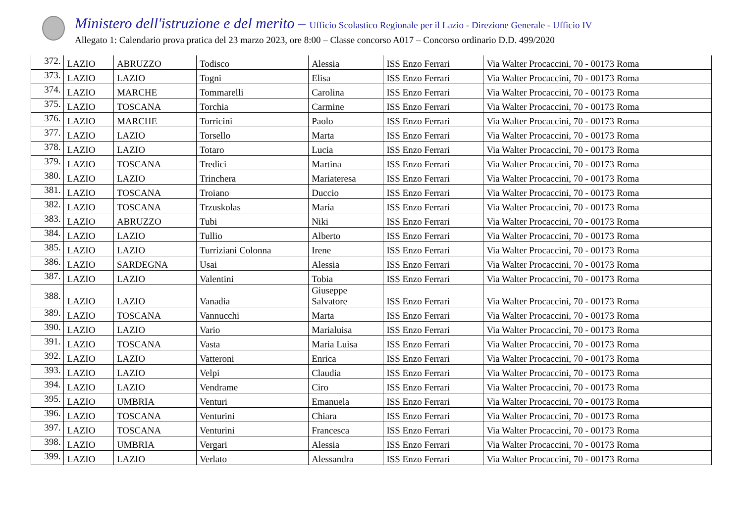Ministero dell'istruzione e del merito – Ufficio Scolastico Regionale per il Lazio - Direzione Generale - Ufficio IV
Allegato 1: Calendario prova pratica del 23 marzo 2023, ore 8:00 – Classe concorso A017 – Concorso ordinario D.D. 499/2020
| 372. | LAZIO | ABRUZZO | Todisco | Alessia | ISS Enzo Ferrari | Via Walter Procaccini, 70 - 00173 Roma |
| 373. | LAZIO | LAZIO | Togni | Elisa | ISS Enzo Ferrari | Via Walter Procaccini, 70 - 00173 Roma |
| 374. | LAZIO | MARCHE | Tommarelli | Carolina | ISS Enzo Ferrari | Via Walter Procaccini, 70 - 00173 Roma |
| 375. | LAZIO | TOSCANA | Torchia | Carmine | ISS Enzo Ferrari | Via Walter Procaccini, 70 - 00173 Roma |
| 376. | LAZIO | MARCHE | Torricini | Paolo | ISS Enzo Ferrari | Via Walter Procaccini, 70 - 00173 Roma |
| 377. | LAZIO | LAZIO | Torsello | Marta | ISS Enzo Ferrari | Via Walter Procaccini, 70 - 00173 Roma |
| 378. | LAZIO | LAZIO | Totaro | Lucia | ISS Enzo Ferrari | Via Walter Procaccini, 70 - 00173 Roma |
| 379. | LAZIO | TOSCANA | Tredici | Martina | ISS Enzo Ferrari | Via Walter Procaccini, 70 - 00173 Roma |
| 380. | LAZIO | LAZIO | Trinchera | Mariateresa | ISS Enzo Ferrari | Via Walter Procaccini, 70 - 00173 Roma |
| 381. | LAZIO | TOSCANA | Troiano | Duccio | ISS Enzo Ferrari | Via Walter Procaccini, 70 - 00173 Roma |
| 382. | LAZIO | TOSCANA | Trzuskolas | Maria | ISS Enzo Ferrari | Via Walter Procaccini, 70 - 00173 Roma |
| 383. | LAZIO | ABRUZZO | Tubi | Niki | ISS Enzo Ferrari | Via Walter Procaccini, 70 - 00173 Roma |
| 384. | LAZIO | LAZIO | Tullio | Alberto | ISS Enzo Ferrari | Via Walter Procaccini, 70 - 00173 Roma |
| 385. | LAZIO | LAZIO | Turriziani Colonna | Irene | ISS Enzo Ferrari | Via Walter Procaccini, 70 - 00173 Roma |
| 386. | LAZIO | SARDEGNA | Usai | Alessia | ISS Enzo Ferrari | Via Walter Procaccini, 70 - 00173 Roma |
| 387. | LAZIO | LAZIO | Valentini | Tobia | ISS Enzo Ferrari | Via Walter Procaccini, 70 - 00173 Roma |
| 388. | LAZIO | LAZIO | Vanadia | Giuseppe Salvatore | ISS Enzo Ferrari | Via Walter Procaccini, 70 - 00173 Roma |
| 389. | LAZIO | TOSCANA | Vannucchi | Marta | ISS Enzo Ferrari | Via Walter Procaccini, 70 - 00173 Roma |
| 390. | LAZIO | LAZIO | Vario | Marialuisa | ISS Enzo Ferrari | Via Walter Procaccini, 70 - 00173 Roma |
| 391. | LAZIO | TOSCANA | Vasta | Maria Luisa | ISS Enzo Ferrari | Via Walter Procaccini, 70 - 00173 Roma |
| 392. | LAZIO | LAZIO | Vatteroni | Enrica | ISS Enzo Ferrari | Via Walter Procaccini, 70 - 00173 Roma |
| 393. | LAZIO | LAZIO | Velpi | Claudia | ISS Enzo Ferrari | Via Walter Procaccini, 70 - 00173 Roma |
| 394. | LAZIO | LAZIO | Vendrame | Ciro | ISS Enzo Ferrari | Via Walter Procaccini, 70 - 00173 Roma |
| 395. | LAZIO | UMBRIA | Venturi | Emanuela | ISS Enzo Ferrari | Via Walter Procaccini, 70 - 00173 Roma |
| 396. | LAZIO | TOSCANA | Venturini | Chiara | ISS Enzo Ferrari | Via Walter Procaccini, 70 - 00173 Roma |
| 397. | LAZIO | TOSCANA | Venturini | Francesca | ISS Enzo Ferrari | Via Walter Procaccini, 70 - 00173 Roma |
| 398. | LAZIO | UMBRIA | Vergari | Alessia | ISS Enzo Ferrari | Via Walter Procaccini, 70 - 00173 Roma |
| 399. | LAZIO | LAZIO | Verlato | Alessandra | ISS Enzo Ferrari | Via Walter Procaccini, 70 - 00173 Roma |